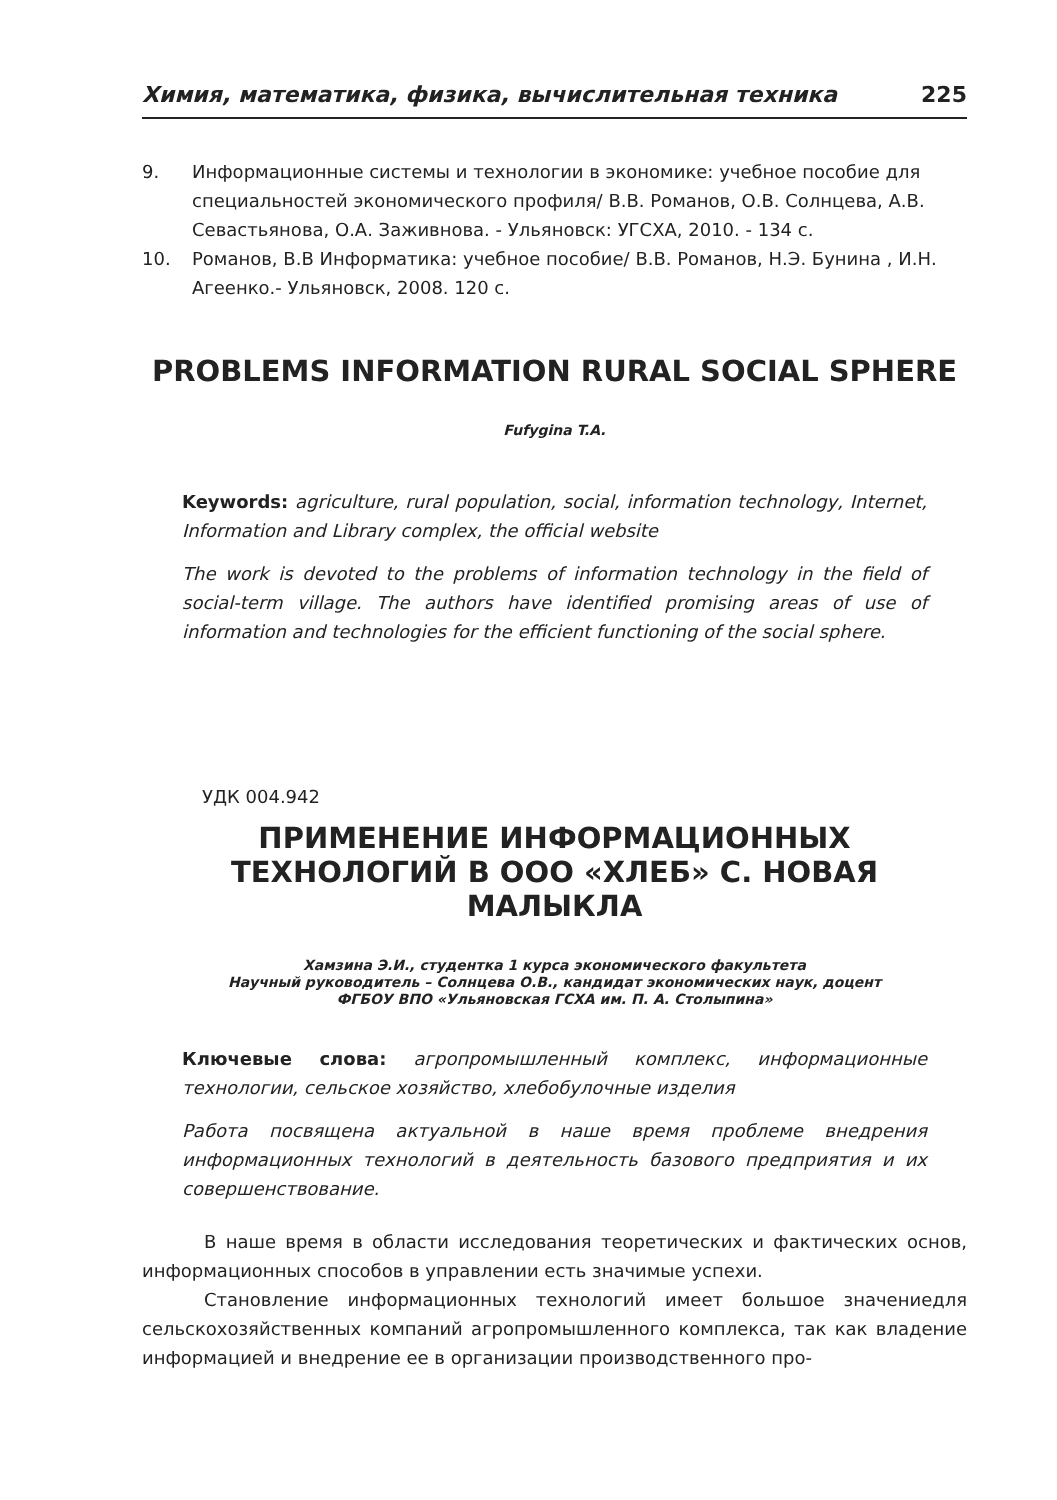Химия, математика, физика, вычислительная техника 225
9. Информационные системы и технологии в экономике: учебное пособие для специальностей экономического профиля/ В.В. Романов, О.В. Солнцева, А.В. Севастьянова, О.А. Заживнова. - Ульяновск: УГСХА, 2010. - 134 с.
10. Романов, В.В Информатика: учебное пособие/ В.В. Романов, Н.Э. Бунина , И.Н. Агеенко.- Ульяновск, 2008. 120 с.
PROBLEMS INFORMATION RURAL SOCIAL SPHERE
Fufygina T.A.
Keywords: agriculture, rural population, social, information technology, Internet, Information and Library complex, the official website
The work is devoted to the problems of information technology in the field of social-term village. The authors have identified promising areas of use of information and technologies for the efficient functioning of the social sphere.
УДК 004.942
ПРИМЕНЕНИЕ ИНФОРМАЦИОННЫХ ТЕХНОЛОГИЙ В ООО «ХЛЕБ» С. НОВАЯ МАЛЫКЛА
Хамзина Э.И., студентка 1 курса экономического факультета
Научный руководитель – Солнцева О.В., кандидат экономических наук, доцент
ФГБОУ ВПО «Ульяновская ГСХА им. П. А. Столыпина»
Ключевые слова: агропромышленный комплекс, информационные технологии, сельское хозяйство, хлебобулочные изделия
Работа посвящена актуальной в наше время проблеме внедрения информационных технологий в деятельность базового предприятия и их совершенствование.
В наше время в области исследования теоретических и фактических основ, информационных способов в управлении есть значимые успехи.
Становление информационных технологий имеет большое значениедля сельскохозяйственных компаний агропромышленного комплекса, так как владение информацией и внедрение ее в организации производственного про-